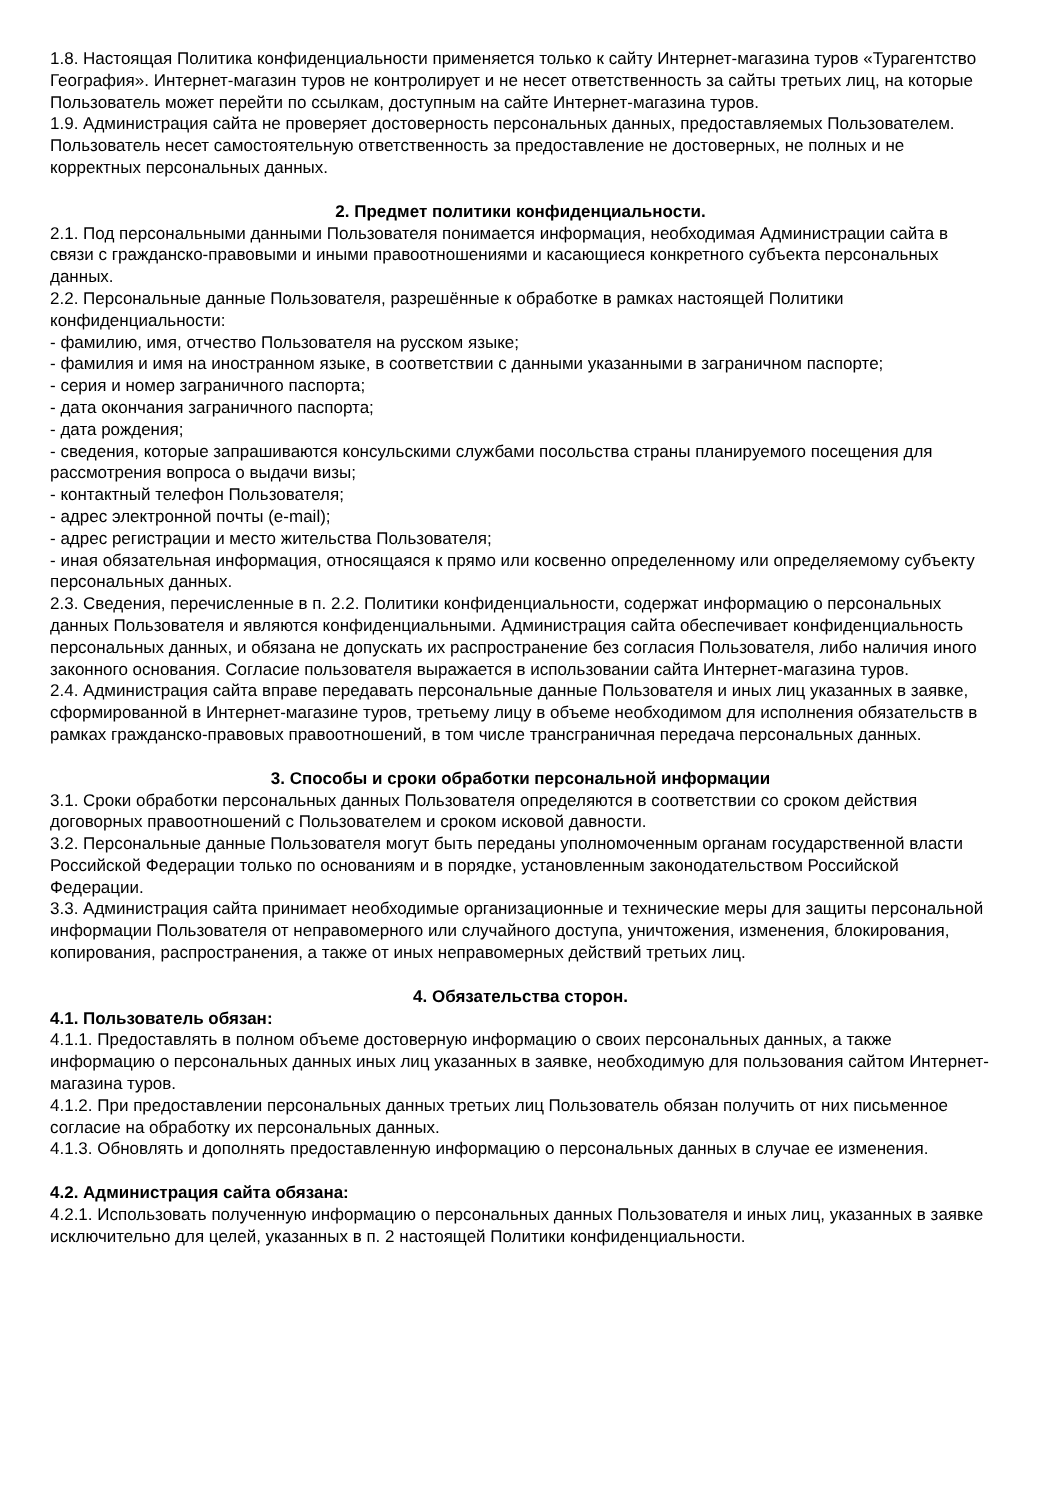1.8. Настоящая Политика конфиденциальности применяется только к сайту Интернет-магазина туров «Турагентство География». Интернет-магазин туров не контролирует и не несет ответственность за сайты третьих лиц, на которые Пользователь может перейти по ссылкам, доступным на сайте Интернет-магазина туров.
1.9. Администрация сайта не проверяет достоверность персональных данных, предоставляемых Пользователем. Пользователь несет самостоятельную ответственность за предоставление не достоверных, не полных и не корректных персональных данных.
2. Предмет политики конфиденциальности.
2.1. Под персональными данными Пользователя понимается информация, необходимая Администрации сайта в связи с гражданско-правовыми и иными правоотношениями и касающиеся конкретного субъекта персональных данных.
2.2. Персональные данные Пользователя, разрешённые к обработке в рамках настоящей Политики конфиденциальности:
- фамилию, имя, отчество Пользователя на русском языке;
- фамилия и имя на иностранном языке, в соответствии с данными указанными в заграничном паспорте;
- серия и номер заграничного паспорта;
- дата окончания заграничного паспорта;
- дата рождения;
- сведения, которые запрашиваются консульскими службами посольства страны планируемого посещения для рассмотрения вопроса о выдачи визы;
- контактный телефон Пользователя;
- адрес электронной почты (e-mail);
- адрес регистрации и место жительства Пользователя;
- иная обязательная информация, относящаяся к прямо или косвенно определенному или определяемому субъекту персональных данных.
2.3. Сведения, перечисленные в п. 2.2. Политики конфиденциальности, содержат информацию о персональных данных Пользователя и являются конфиденциальными. Администрация сайта обеспечивает конфиденциальность персональных данных, и обязана не допускать их распространение без согласия Пользователя, либо наличия иного законного основания. Согласие пользователя выражается в использовании сайта Интернет-магазина туров.
2.4. Администрация сайта вправе передавать персональные данные Пользователя и иных лиц указанных в заявке, сформированной в Интернет-магазине туров, третьему лицу в объеме необходимом для исполнения обязательств в рамках гражданско-правовых правоотношений, в том числе трансграничная передача персональных данных.
3. Способы и сроки обработки персональной информации
3.1. Сроки обработки персональных данных Пользователя определяются в соответствии со сроком действия договорных правоотношений с Пользователем и сроком исковой давности.
3.2. Персональные данные Пользователя могут быть переданы уполномоченным органам государственной власти Российской Федерации только по основаниям и в порядке, установленным законодательством Российской Федерации.
3.3. Администрация сайта принимает необходимые организационные и технические меры для защиты персональной информации Пользователя от неправомерного или случайного доступа, уничтожения, изменения, блокирования, копирования, распространения, а также от иных неправомерных действий третьих лиц.
4. Обязательства сторон.
4.1. Пользователь обязан:
4.1.1. Предоставлять в полном объеме достоверную информацию о своих персональных данных, а также информацию о персональных данных иных лиц указанных в заявке, необходимую для пользования сайтом Интернет-магазина туров.
4.1.2. При предоставлении персональных данных третьих лиц Пользователь обязан получить от них письменное согласие на обработку их персональных данных.
4.1.3. Обновлять и дополнять предоставленную информацию о персональных данных в случае ее изменения.
4.2. Администрация сайта обязана:
4.2.1. Использовать полученную информацию о персональных данных Пользователя и иных лиц, указанных в заявке исключительно для целей, указанных в п. 2 настоящей Политики конфиденциальности.